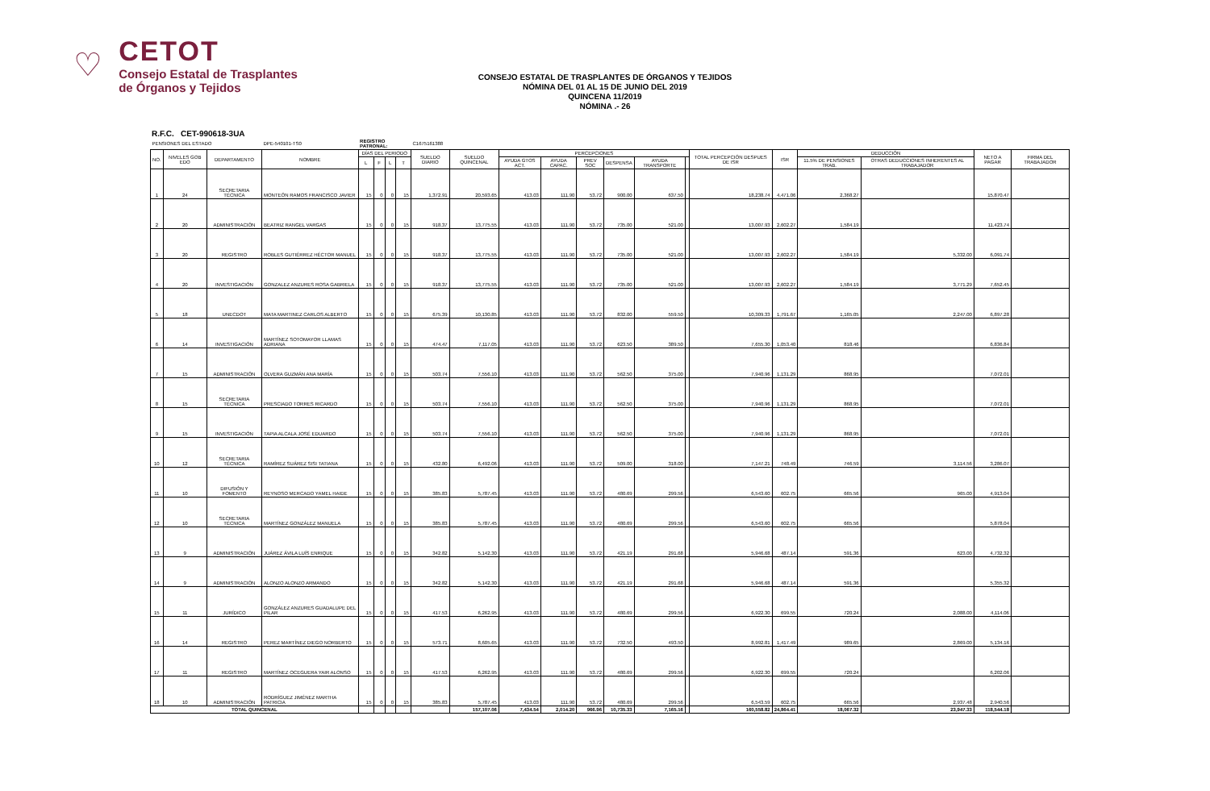♡
CETOT
Consejo Estatal de Trasplantes
de Órganos y Tejidos
CONSEJO ESTATAL DE TRASPLANTES DE ÓRGANOS Y TEJIDOS
NÓMINA DEL 01 AL 15 DE JUNIO DEL 2019
QUINCENA 11/2019
NÓMINA .- 26
R.F.C. CET-990618-3UA
| PENSIONES DEL ESTADO | | | DPE-540101-TS0 | REGISTRO PATRONAL: | | | | C1675161388 | | | | | | | | | | | | | |
| NO. | NIVELES GOB EDO | DEPARTAMENTO | NOMBRE | DÍAS DEL PERIODO | | | | SUELDO DIARIO | SUELDO QUINCENAL | PERCEPCIONES | | | | | | TOTAL PERCEPCIÓN DESPUES DE ISR | ISR | DEDUCCIÓN | | NETO A PAGAR | FIRMA DEL TRABAJADOR |
| | | | | L | F | L | T | | | AYUDA GTOS ACT. | AYUDA CAPAC. | PREV SOC | DESPENSA | AYUDA TRANSPORTE | | | | 11.5% DE PENSIONES TRAB. | OTRAS DEDUCCIONES INHERENTES AL TRABAJADOR | | |
| 1 | 24 | SECRETARIA TÉCNICA | MONTEÓN RAMOS FRANCISCO JAVIER | 15 | 0 | 0 | 15 | 1,372.91 | 20,593.65 | 413.03 | 111.90 | 53.72 | 900.00 | 637.50 | | 18,238.74 | 4,471.06 | 2,368.27 | | 15,870.47 | |
| 2 | 20 | ADMINISTRACIÓN | BEATRIZ RANGEL VARGAS | 15 | 0 | 0 | 15 | 918.37 | 13,775.55 | 413.03 | 111.90 | 53.72 | 735.00 | 521.00 | | 13,007.93 | 2,602.27 | 1,584.19 | | 11,423.74 | |
| 3 | 20 | REGISTRO | ROBLES GUTIÉRREZ HÉCTOR MANUEL | 15 | 0 | 0 | 15 | 918.37 | 13,775.55 | 413.03 | 111.90 | 53.72 | 735.00 | 521.00 | | 13,007.93 | 2,602.27 | 1,584.19 | 5,332.00 | 6,091.74 | |
| 4 | 20 | INVESTIGACIÓN | GONZALEZ ANZURES ROSA GABRIELA | 15 | 0 | 0 | 15 | 918.37 | 13,775.55 | 413.03 | 111.90 | 53.72 | 735.00 | 521.00 | | 13,007.93 | 2,602.27 | 1,584.19 | 3,771.29 | 7,652.45 | |
| 5 | 18 | UNECDOT | MATA MARTINEZ CARLOS ALBERTO | 15 | 0 | 0 | 15 | 675.39 | 10,130.85 | 413.03 | 111.90 | 53.72 | 832.00 | 559.50 | | 10,309.33 | 1,791.67 | 1,165.05 | 2,247.00 | 6,897.28 | |
| 6 | 14 | INVESTIGACIÓN | MARTÍNEZ SOTOMAYOR LLAMAS ADRIANA | 15 | 0 | 0 | 15 | 474.47 | 7,117.05 | 413.03 | 111.90 | 53.72 | 623.50 | 389.50 | | 7,655.30 | 1,053.40 | 818.46 | | 6,836.84 | |
| 7 | 15 | ADMINISTRACIÓN | OLVERA GUZMÁN ANA MARÍA | 15 | 0 | 0 | 15 | 503.74 | 7,556.10 | 413.03 | 111.90 | 53.72 | 562.50 | 375.00 | | 7,940.96 | 1,131.29 | 868.95 | | 7,072.01 | |
| 8 | 15 | SECRETARIA TÉCNICA | PRESCIADO TORRES RICARDO | 15 | 0 | 0 | 15 | 503.74 | 7,556.10 | 413.03 | 111.90 | 53.72 | 562.50 | 375.00 | | 7,940.96 | 1,131.29 | 868.95 | | 7,072.01 | |
| 9 | 15 | INVESTIGACIÓN | TAPIA ALCALA JOSÉ EDUARDO | 15 | 0 | 0 | 15 | 503.74 | 7,556.10 | 413.03 | 111.90 | 53.72 | 562.50 | 375.00 | | 7,940.96 | 1,131.29 | 868.95 | | 7,072.01 | |
| 10 | 12 | SECRETARIA TÉCNICA | RAMÍREZ SUÁREZ SISI TATIANA | 15 | 0 | 0 | 15 | 432.80 | 6,492.06 | 413.03 | 111.90 | 53.72 | 509.00 | 318.00 | | 7,147.21 | 748.49 | 746.59 | 3,114.56 | 3,286.07 | |
| 11 | 10 | DIFUSIÓN Y FOMENTO | REYNOSO MERCADO YAMEL HAIDE | 15 | 0 | 0 | 15 | 385.83 | 5,787.45 | 413.03 | 111.90 | 53.72 | 480.69 | 299.56 | | 6,543.60 | 602.75 | 665.56 | 965.00 | 4,913.04 | |
| 12 | 10 | SECRETARIA TÉCNICA | MARTÍNEZ GONZÁLEZ MANUELA | 15 | 0 | 0 | 15 | 385.83 | 5,787.45 | 413.03 | 111.90 | 53.72 | 480.69 | 299.56 | | 6,543.60 | 602.75 | 665.56 | | 5,878.04 | |
| 13 | 9 | ADMINISTRACIÓN | JUÁREZ ÁVILA LUÍS ENRIQUE | 15 | 0 | 0 | 15 | 342.82 | 5,142.30 | 413.03 | 111.90 | 53.72 | 421.19 | 291.68 | | 5,946.68 | 487.14 | 591.36 | 623.00 | 4,732.32 | |
| 14 | 9 | ADMINISTRACIÓN | ALONZO ALONZO ARMANDO | 15 | 0 | 0 | 15 | 342.82 | 5,142.30 | 413.03 | 111.90 | 53.72 | 421.19 | 291.68 | | 5,946.68 | 487.14 | 591.36 | | 5,355.32 | |
| 15 | 11 | JURÍDICO | GONZÁLEZ ANZURES GUADALUPE DEL PILAR | 15 | 0 | 0 | 15 | 417.53 | 6,262.95 | 413.03 | 111.90 | 53.72 | 480.69 | 299.56 | | 6,922.30 | 699.55 | 720.24 | 2,088.00 | 4,114.06 | |
| 16 | 14 | REGISTRO | PEREZ MARTÍNEZ DIEGO NORBERTO | 15 | 0 | 0 | 15 | 573.71 | 8,605.65 | 413.03 | 111.90 | 53.72 | 732.50 | 493.50 | | 8,992.81 | 1,417.49 | 989.65 | 2,869.00 | 5,134.16 | |
| 17 | 11 | REGISTRO | MARTÍNEZ OCEGUERA YAIR ALONSO | 15 | 0 | 0 | 15 | 417.53 | 6,262.95 | 413.03 | 111.90 | 53.72 | 480.69 | 299.56 | | 6,922.30 | 699.55 | 720.24 | | 6,202.06 | |
| 18 | 10 | ADMINISTRACIÓN | RODRÍGUEZ JIMÉNEZ MARTHA PATRICIA | 15 | 0 | 0 | 15 | 385.83 | 5,787.45 | 413.03 | 111.90 | 53.72 | 480.69 | 299.56 | | 6,543.59 | 602.75 | 665.56 | 2,937.48 | 2,940.56 | |
| TOTAL QUINCENAL | | | | | | | | | 157,107.06 | 7,434.54 | 2,014.20 | 966.96 | 10,735.33 | 7,165.16 | | 160,558.82 | 24,864.41 | 18,067.32 | 23,947.33 | 118,544.18 | |